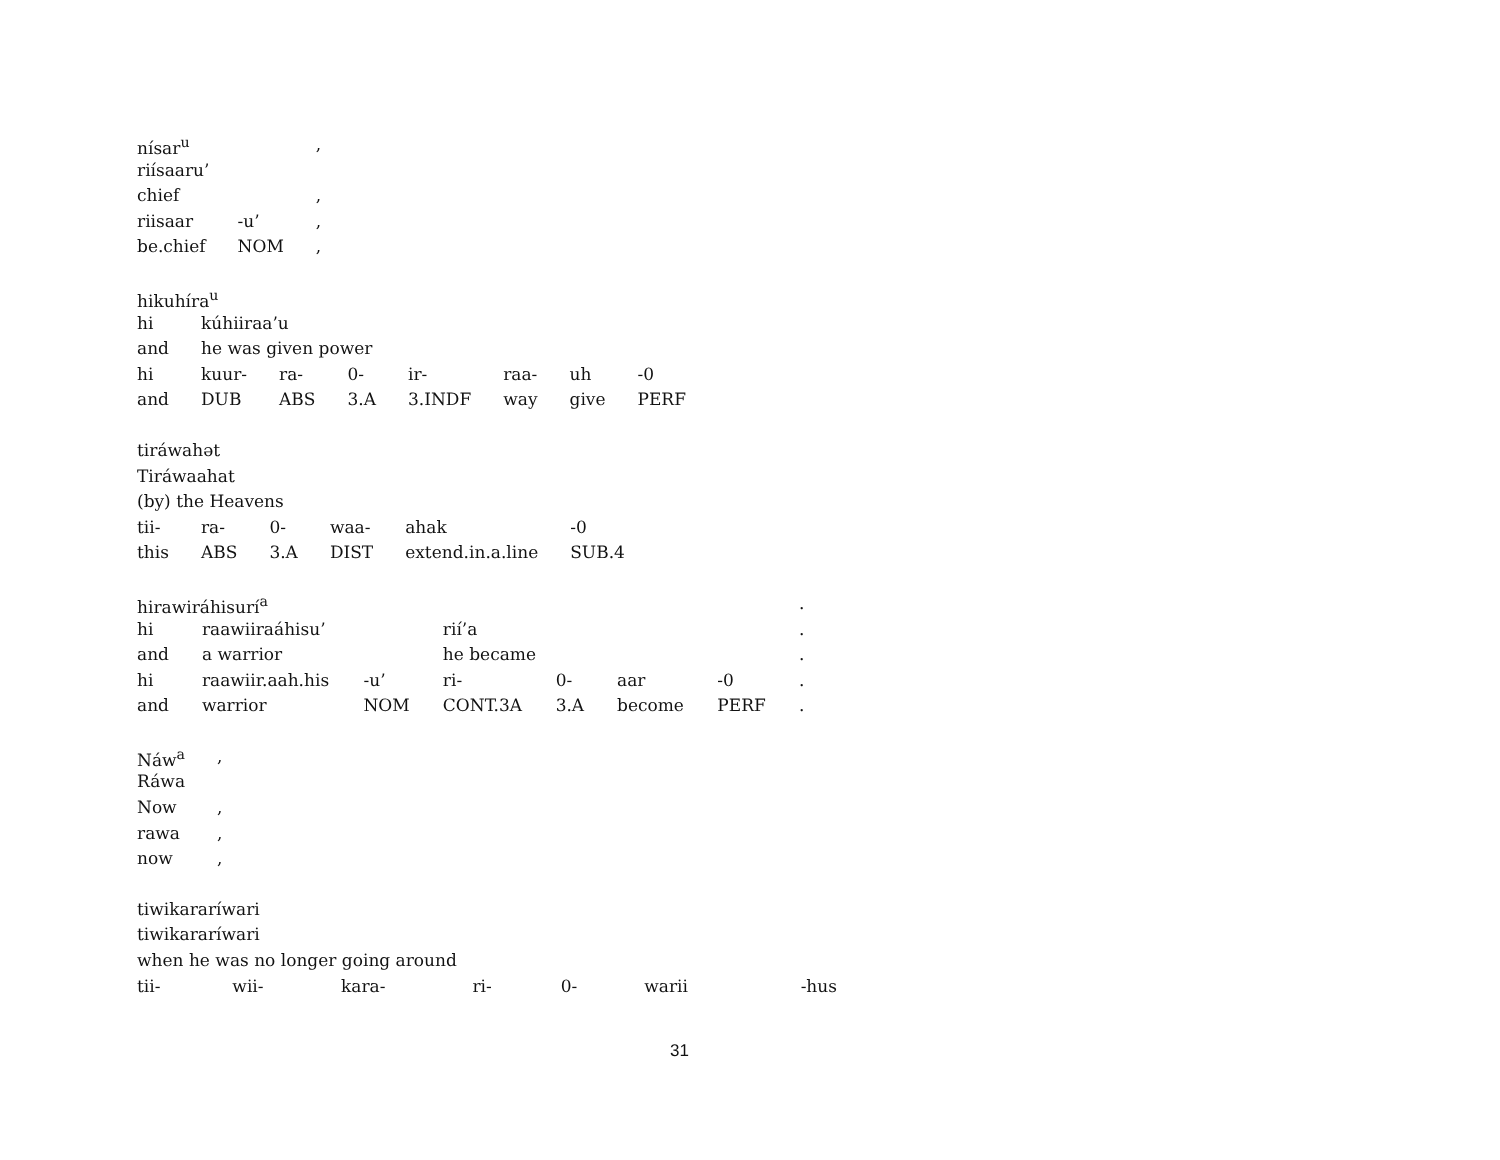| nísar<sup>u</sup> | | , |
| riísaaru’ | | |
| chief | | , |
| riisaar | -u’ | , |
| be.chief | NOM | , |
| hikuhíra<sup>u</sup> | | | | | | | |
| hi | kúhiiraa’u | | | | | | |
| and | he was given power | | | | | | |
| hi | kuur- | ra- | 0- | ir- | raa- | uh | -0 |
| and | DUB | ABS | 3.A | 3.INDF | way | give | PERF |
| tiráwahət | | | | | |
| Tiráwaahat | | | | | |
| (by) the Heavens | | | | | |
| tii- | ra- | 0- | waa- | ahak | -0 |
| this | ABS | 3.A | DIST | extend.in.a.line | SUB.4 |
| hirawiráhisurí<sup>a</sup> | | | | | | | . |
| hi | raawiiraáhisu’ | | rií’a | | | | . |
| and | a warrior | | he became | | | | . |
| hi | raawiir.aah.his | -u’ | ri- | 0- | aar | -0 | . |
| and | warrior | NOM | CONT.3A | 3.A | become | PERF | . |
| Náw<sup>a</sup> | , |
| Ráwa | |
| Now | , |
| rawa | , |
| now | , |
| tiwikararíwari | | | | | | |
| tiwikararíwari | | | | | | |
| when he was no longer going around | | | | | | |
| tii- | wii- | kara- | ri- | 0- | warii | -hus |
31